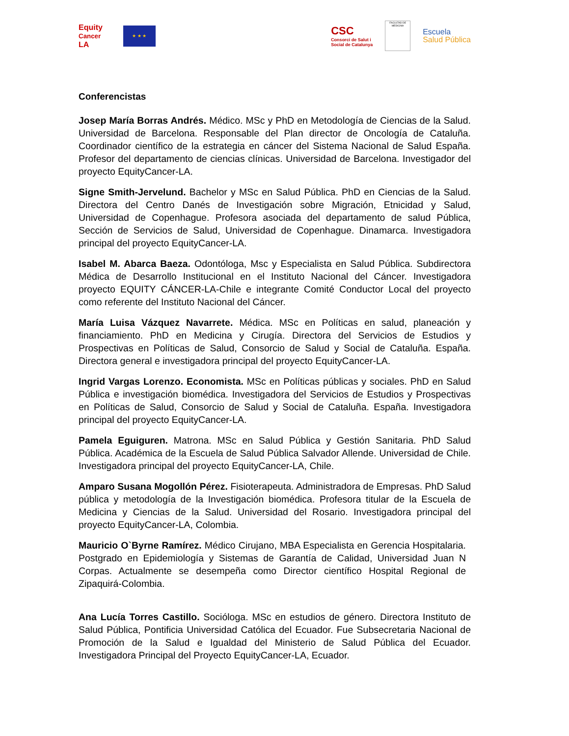Equity
Cancer
LA
★ ★ ★
CSC
Consorci de Salut i
Social de Catalunya
FACULTAD DE MEDICINA
Escuela
Salud Pública
Conferencistas
Josep María Borras Andrés. Médico. MSc y PhD en Metodología de Ciencias de la Salud. Universidad de Barcelona. Responsable del Plan director de Oncología de Cataluña. Coordinador científico de la estrategia en cáncer del Sistema Nacional de Salud España. Profesor del departamento de ciencias clínicas. Universidad de Barcelona. Investigador del proyecto EquityCancer-LA.
Signe Smith-Jervelund. Bachelor y MSc en Salud Pública. PhD en Ciencias de la Salud. Directora del Centro Danés de Investigación sobre Migración, Etnicidad y Salud, Universidad de Copenhague. Profesora asociada del departamento de salud Pública, Sección de Servicios de Salud, Universidad de Copenhague. Dinamarca. Investigadora principal del proyecto EquityCancer-LA.
Isabel M. Abarca Baeza. Odontóloga, Msc y Especialista en Salud Pública. Subdirectora Médica de Desarrollo Institucional en el Instituto Nacional del Cáncer. Investigadora proyecto EQUITY CÁNCER-LA-Chile e integrante Comité Conductor Local del proyecto como referente del Instituto Nacional del Cáncer.
María Luisa Vázquez Navarrete. Médica. MSc en Políticas en salud, planeación y financiamiento. PhD en Medicina y Cirugía. Directora del Servicios de Estudios y Prospectivas en Políticas de Salud, Consorcio de Salud y Social de Cataluña. España. Directora general e investigadora principal del proyecto EquityCancer-LA.
Ingrid Vargas Lorenzo. Economista. MSc en Políticas públicas y sociales. PhD en Salud Pública e investigación biomédica. Investigadora del Servicios de Estudios y Prospectivas en Políticas de Salud, Consorcio de Salud y Social de Cataluña. España. Investigadora principal del proyecto EquityCancer-LA.
Pamela Eguiguren. Matrona. MSc en Salud Pública y Gestión Sanitaria. PhD Salud Pública. Académica de la Escuela de Salud Pública Salvador Allende. Universidad de Chile. Investigadora principal del proyecto EquityCancer-LA, Chile.
Amparo Susana Mogollón Pérez. Fisioterapeuta. Administradora de Empresas. PhD Salud pública y metodología de la Investigación biomédica. Profesora titular de la Escuela de Medicina y Ciencias de la Salud. Universidad del Rosario. Investigadora principal del proyecto EquityCancer-LA, Colombia.
Mauricio O`Byrne Ramírez. Médico Cirujano, MBA Especialista en Gerencia Hospitalaria. Postgrado en Epidemiología y Sistemas de Garantía de Calidad, Universidad Juan N Corpas. Actualmente se desempeña como Director científico Hospital Regional de Zipaquirá-Colombia.
Ana Lucía Torres Castillo. Socióloga. MSc en estudios de género. Directora Instituto de Salud Pública, Pontificia Universidad Católica del Ecuador. Fue Subsecretaria Nacional de Promoción de la Salud e Igualdad del Ministerio de Salud Pública del Ecuador. Investigadora Principal del Proyecto EquityCancer-LA, Ecuador.